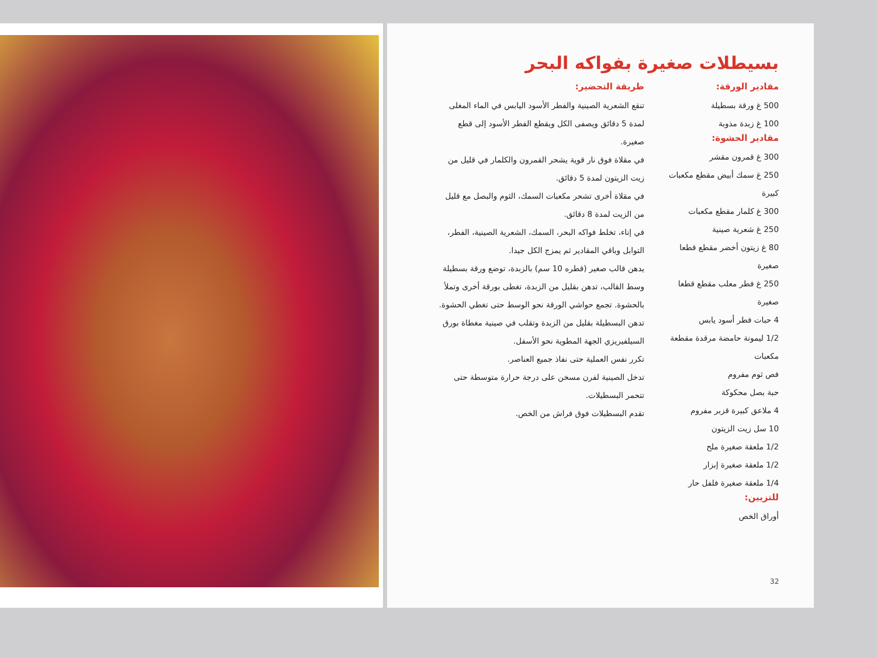بسيطلات صغيرة بفواكه البحر
مقادير الورقة:
500 غ ورقة بسطيلة
100 غ زبدة مذوبة
مقادير الحشوة:
300 غ قمرون مقشر
250 غ سمك أبيض مقطع مكعبات كبيرة
300 غ كلمار مقطع مكعبات
250 غ شعرية صينية
80 غ زيتون أخضر مقطع قطعا صغيرة
250 غ فطر معلب مقطع قطعا صغيرة
4 حبات فطر أسود يابس
1/2 ليمونة حامضة مرقدة مقطعة مكعبات
فص ثوم مفروم
حبة بصل محكوكة
4 ملاعق كبيرة قزبر مفروم
10 سل زيت الزيتون
1/2 ملعقة صغيرة ملح
1/2 ملعقة صغيرة إبزار
1/4 ملعقة صغيرة فلفل حار
للتزيين:
أوراق الخص
طريقة التحضير:
تنقع الشعرية الصينية والفطر الأسود اليابس في الماء المغلى لمدة 5 دقائق ويصفى الكل ويقطع الفطر الأسود إلى قطع صغيرة.
في مقلاة فوق نار قوية يشحر القمرون والكلمار في قليل من زيت الزيتون لمدة 5 دقائق.
في مقلاة أخرى تشحر مكعبات السمك، الثوم والبصل مع قليل من الزيت لمدة 8 دقائق.
في إناء، تخلط فواكه البحر، السمك، الشعرية الصينية، الفطر، التوابل وباقي المقادير ثم يمزج الكل جيدا.
يدهن قالب صغير (قطره 10 سم) بالزبدة، توضع ورقة بسطيلة وسط القالب، تدهن بقليل من الزبدة، تغطى بورقة أخرى وتملأ بالحشوة. تجمع حواشي الورقة نحو الوسط حتى تغطي الحشوة. تدهن البسطيلة بقليل من الزبدة وتقلب في صينية مغطاة بورق السيلفيريزي الجهة المطوية نحو الأسفل.
تكرر نفس العملية حتى نفاذ جميع العناصر.
تدخل الصينية لفرن مسخن على درجة حرارة متوسطة حتى تتحمر البسطيلات.
تقدم البسطيلات فوق فراش من الخص.
32